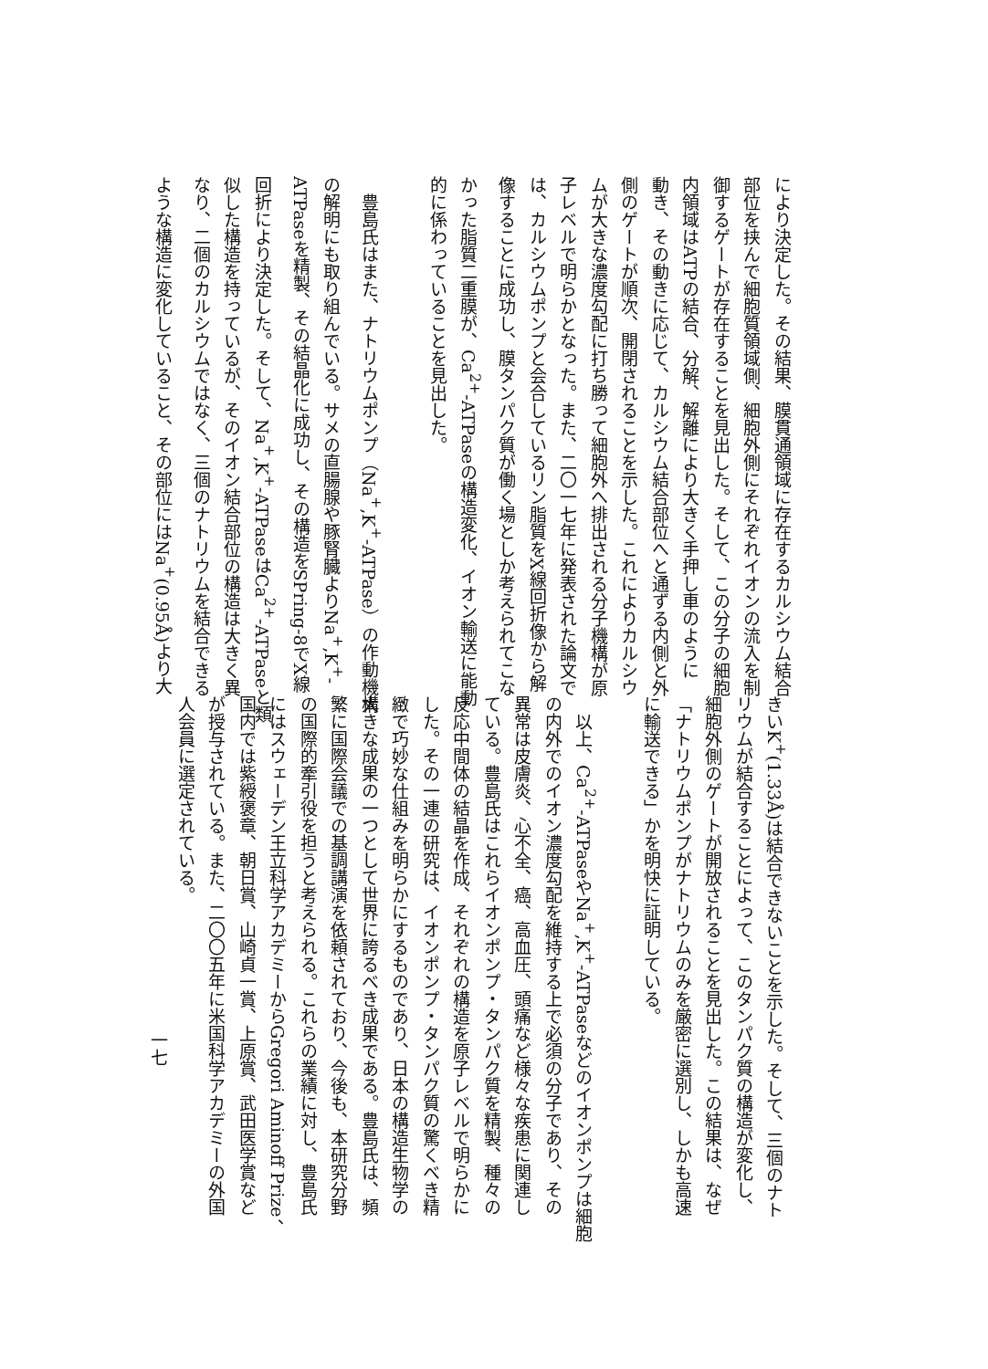により決定した。その結果、膜貫通領域に存在するカルシウム結合
部位を挟んで細胞質領域側、細胞外側にそれぞれイオンの流入を制
御するゲートが存在することを見出した。そして、この分子の細胞
内領域はATPの結合、分解、解離により大きく手押し車のように
動き、その動きに応じて、カルシウム結合部位へと通ずる内側と外
側のゲートが順次、開閉されることを示した。これによりカルシウ
ムが大きな濃度勾配に打ち勝って細胞外へ排出される分子機構が原
子レベルで明らかとなった。また、二〇一七年に発表された論文で
は、カルシウムポンプと会合しているリン脂質をX線回折像から解
像することに成功し、膜タンパク質が働く場としか考えられてこな
かった脂質二重膜が、Ca<sup>2+</sup>-ATPaseの構造変化、イオン輸送に能動
的に係わっていることを見出した。
　豊島氏はまた、ナトリウムポンプ（Na<sup>+</sup>,K<sup>+</sup>-ATPase）の作動機構
の解明にも取り組んでいる。サメの直腸腺や豚腎臓よりNa<sup>+</sup>,K<sup>+</sup>-
ATPaseを精製、その結晶化に成功し、その構造をSPring-8でX線
回折により決定した。そして、Na<sup>+</sup>,K<sup>+</sup>-ATPaseはCa<sup>2+</sup>-ATPaseと類
似した構造を持っているが、そのイオン結合部位の構造は大きく異
なり、二個のカルシウムではなく、三個のナトリウムを結合できる
ような構造に変化していること、その部位にはNa<sup>+</sup>(0.95Å)より大
きいK<sup>+</sup>(1.33Å)は結合できないことを示した。そして、三個のナト
リウムが結合することによって、このタンパク質の構造が変化し、
細胞外側のゲートが開放されることを見出した。この結果は、なぜ
「ナトリウムポンプがナトリウムのみを厳密に選別し、しかも高速
に輸送できる」かを明快に証明している。
　以上、Ca<sup>2+</sup>-ATPaseやNa<sup>+</sup>,K<sup>+</sup>-ATPaseなどのイオンポンプは細胞
の内外でのイオン濃度勾配を維持する上で必須の分子であり、その
異常は皮膚炎、心不全、癌、高血圧、頭痛など様々な疾患に関連し
ている。豊島氏はこれらイオンポンプ・タンパク質を精製、種々の
反応中間体の結晶を作成、それぞれの構造を原子レベルで明らかに
した。その一連の研究は、イオンポンプ・タンパク質の驚くべき精
緻で巧妙な仕組みを明らかにするものであり、日本の構造生物学の
大きな成果の一つとして世界に誇るべき成果である。豊島氏は、頻
繁に国際会議での基調講演を依頼されており、今後も、本研究分野
の国際的牽引役を担うと考えられる。これらの業績に対し、豊島氏
にはスウェーデン王立科学アカデミーからGregori Aminoff Prize、
国内では紫綬褒章、朝日賞、山崎貞一賞、上原賞、武田医学賞など
が授与されている。また、二〇〇五年に米国科学アカデミーの外国
人会員に選定されている。
一七